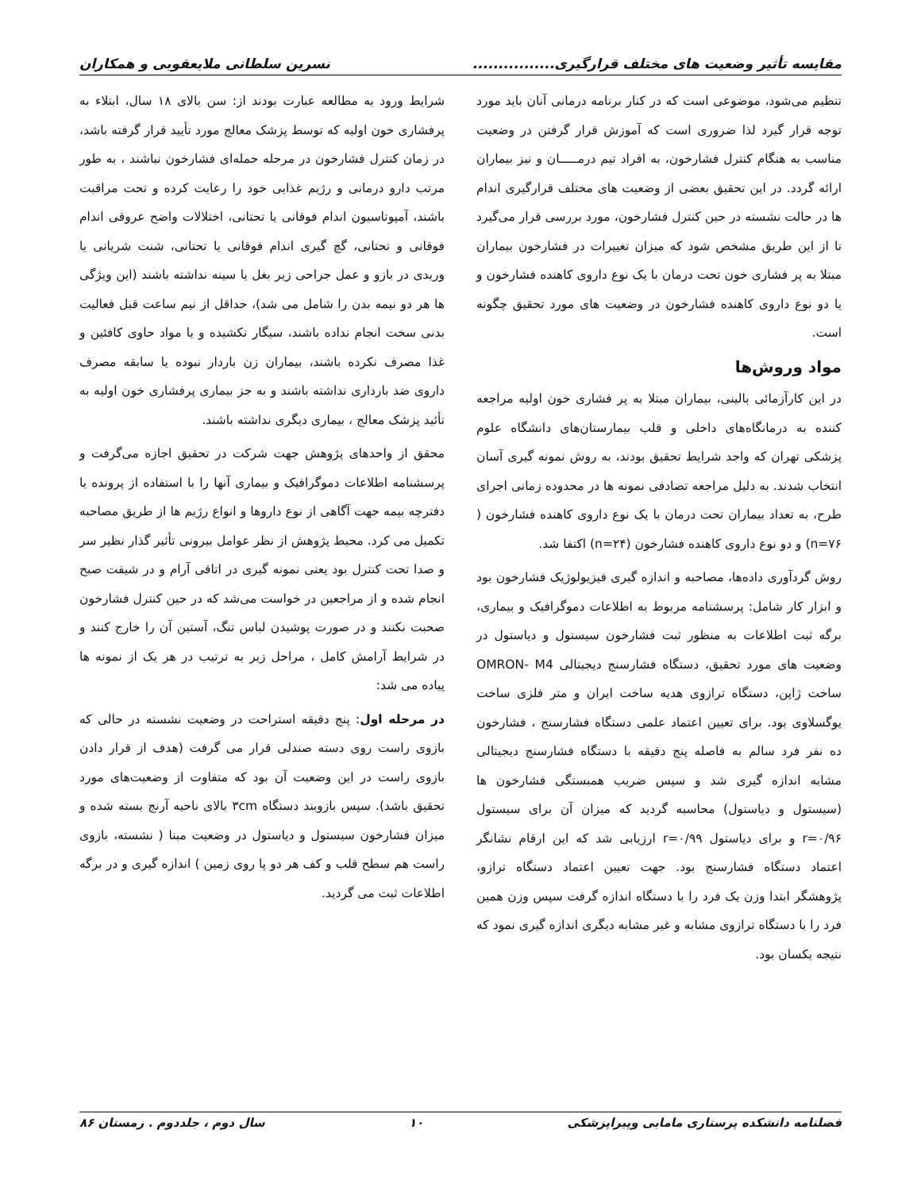مقایسه تأثیر وضعیت های مختلف قرارگیری................ نسرین سلطانی ملایعقوبی و همکاران
تنظیم می‌شود، موضوعی است که در کنار برنامه درمانی آنان باید مورد توجه قرار گیرد لذا ضروری است که آموزش قرار گرفتن در وضعیت مناسب به هنگام کنترل فشارخون، به افراد تیم درمـــــان و نیز بیماران ارائه گردد. در این تحقیق بعضی از وضعیت های مختلف قرارگیری اندام ها در حالت نشسته در حین کنترل فشارخون، مورد بررسی قرار می‌گیرد تا از این طریق مشخص شود که میزان تغییرات در فشارخون بیماران مبتلا به پر فشاری خون تحت درمان با یک نوع داروی کاهنده فشارخون و یا دو نوع داروی کاهنده فشارخون در وضعیت های مورد تحقیق چگونه است.
مواد وروش‌ها
در این کارآزمائی بالینی، بیماران مبتلا به پر فشاری خون اولیه مراجعه کننده به درمانگاه‌های داخلی و قلب بیمارستان‌های دانشگاه علوم پزشکی تهران که واجد شرایط تحقیق بودند، به روش نمونه گیری آسان انتخاب شدند. به دلیل مراجعه تصادفی نمونه ها در محدوده زمانی اجرای طرح، به تعداد بیماران تحت درمان با یک نوع داروی کاهنده فشارخون ( n=۷۶) و دو نوع داروی کاهنده فشارخون (n=۲۴) اکتفا شد.
روش گردآوری داده‌ها، مصاحبه و اندازه گیری فیزیولوژیک فشارخون بود و ابزار کار شامل: پرسشنامه مربوط به اطلاعات دموگرافیک و بیماری، برگه ثبت اطلاعات به منظور ثبت فشارخون سیستول و دیاستول در وضعیت های مورد تحقیق، دستگاه فشارسنج دیجیتالی OMRON- M4 ساخت ژاپن، دستگاه ترازوی هدیه ساخت ایران و متر فلزی ساخت یوگسلاوی بود. برای تعیین اعتماد علمی دستگاه فشارسنج ، فشارخون ده نفر فرد سالم به فاصله پنج دقیقه با دستگاه فشارسنج دیجیتالی مشابه اندازه گیری شد و سپس ضریب همبستگی فشارخون ها (سیستول و دیاستول) محاسبه گردید که میزان آن برای سیستول r=۰/۹۶ و برای دیاستول r=۰/۹۹ ارزیابی شد که این ارقام نشانگر اعتماد دستگاه فشارسنج بود. جهت تعیین اعتماد دستگاه ترازو، پژوهشگر ابتدا وزن یک فرد را با دستگاه اندازه گرفت سپس وزن همین فرد را با دستگاه ترازوی مشابه و غیر مشابه دیگری اندازه گیری نمود که نتیجه یکسان بود.
شرایط ورود به مطالعه عبارت بودند از: سن بالای ۱۸ سال، ابتلاء به پرفشاری خون اولیه که توسط پزشک معالج مورد تأیید قرار گرفته باشد، در زمان کنترل فشارخون در مرحله حمله‌ای فشارخون نباشند ، به طور مرتب دارو درمانی و رژیم غذایی خود را رعایت کرده و تحت مراقبت باشند، آمپوتاسیون اندام فوقانی یا تحتانی، اختلالات واضح عروقی اندام فوقانی و تحتانی، گچ گیری اندام فوقانی یا تحتانی، شنت شریانی یا وریدی در بازو و عمل جراحی زیر بغل یا سینه نداشته باشند (این ویژگی ها هر دو نیمه بدن را شامل می شد)، حداقل از نیم ساعت قبل فعالیت بدنی سخت انجام نداده باشند، سیگار نکشیده و یا مواد حاوی کافئین و غذا مصرف نکرده باشند، بیماران زن باردار نبوده یا سابقه مصرف داروی ضد بارداری نداشته باشند و به جز بیماری پرفشاری خون اولیه به تأئید پزشک معالج ، بیماری دیگری نداشته باشند.
محقق از واحدهای پژوهش جهت شرکت در تحقیق اجازه می‌گرفت و پرسشنامه اطلاعات دموگرافیک و بیماری آنها را با استفاده از پرونده یا دفترچه بیمه جهت آگاهی از نوع داروها و انواع رژیم ها از طریق مصاحبه تکمیل می کرد. محیط پژوهش از نظر عوامل بیرونی تأثیر گذار نظیر سر و صدا تحت کنترل بود یعنی نمونه گیری در اتاقی آرام و در شیفت صبح انجام شده و از مراجعین در خواست می‌شد که در حین کنترل فشارخون صحبت نکنند و در صورت پوشیدن لباس تنگ، آستین آن را خارج کنند و در شرایط آرامش کامل ، مراحل زیر به ترتیب در هر یک از نمونه ها پیاده می شد:
در مرحله اول: پنج دقیقه استراحت در وضعیت نشسته در حالی که بازوی راست روی دسته صندلی قرار می گرفت (هدف از قرار دادن بازوی راست در این وضعیت آن بود که متفاوت از وضعیت‌های مورد تحقیق باشد). سپس بازوبند دستگاه ۳cm بالای ناحیه آرنج بسته شده و میزان فشارخون سیستول و دیاستول در وضعیت مبنا ( نشسته، بازوی راست هم سطح قلب و کف هر دو پا روی زمین ) اندازه گیری و در برگه اطلاعات ثبت می گردید.
فصلنامه دانشکده پرستاری مامایی وپیراپزشکی ۱۰ سال دوم ، جلددوم . زمستان ۸۶